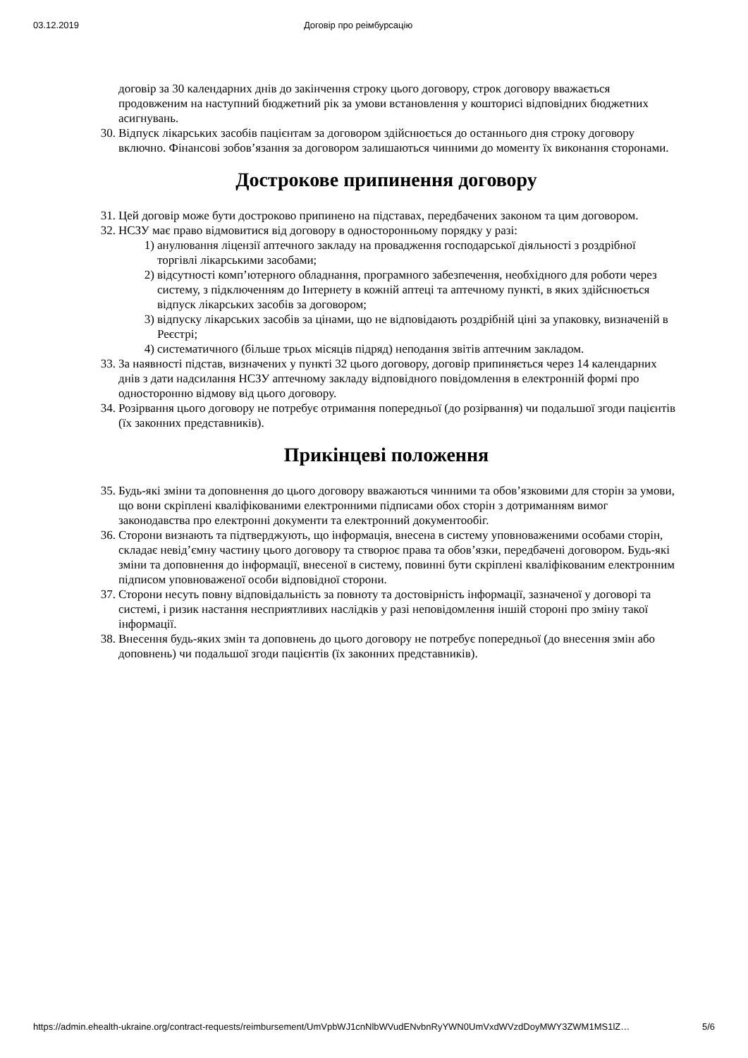03.12.2019 Договір про реімбурсацію
договір за 30 календарних днів до закінчення строку цього договору, строк договору вважається продовженим на наступний бюджетний рік за умови встановлення у кошторисі відповідних бюджетних асигнувань.
30. Відпуск лікарських засобів пацієнтам за договором здійснюється до останнього дня строку договору включно. Фінансові зобов’язання за договором залишаються чинними до моменту їх виконання сторонами.
Дострокове припинення договору
31. Цей договір може бути достроково припинено на підставах, передбачених законом та цим договором.
32. НСЗУ має право відмовитися від договору в односторонньому порядку у разі:
1) анулювання ліцензії аптечного закладу на провадження господарської діяльності з роздрібної торгівлі лікарськими засобами;
2) відсутності комп’ютерного обладнання, програмного забезпечення, необхідного для роботи через систему, з підключенням до Інтернету в кожній аптеці та аптечному пункті, в яких здійснюється відпуск лікарських засобів за договором;
3) відпуску лікарських засобів за цінами, що не відповідають роздрібній ціні за упаковку, визначеній в Реєстрі;
4) систематичного (більше трьох місяців підряд) неподання звітів аптечним закладом.
33. За наявності підстав, визначених у пункті 32 цього договору, договір припиняється через 14 календарних днів з дати надсилання НСЗУ аптечному закладу відповідного повідомлення в електронній формі про односторонню відмову від цього договору.
34. Розірвання цього договору не потребує отримання попередньої (до розірвання) чи подальшої згоди пацієнтів (їх законних представників).
Прикінцеві положення
35. Будь-які зміни та доповнення до цього договору вважаються чинними та обов’язковими для сторін за умови, що вони скріплені кваліфікованими електронними підписами обох сторін з дотриманням вимог законодавства про електронні документи та електронний документообіг.
36. Сторони визнають та підтверджують, що інформація, внесена в систему уповноваженими особами сторін, складає невід’ємну частину цього договору та створює права та обов’язки, передбачені договором. Будь-які зміни та доповнення до інформації, внесеної в систему, повинні бути скріплені кваліфікованим електронним підписом уповноваженої особи відповідної сторони.
37. Сторони несуть повну відповідальність за повноту та достовірність інформації, зазначеної у договорі та системі, і ризик настання несприятливих наслідків у разі неповідомлення іншій стороні про зміну такої інформації.
38. Внесення будь-яких змін та доповнень до цього договору не потребує попередньої (до внесення змін або доповнень) чи подальшої згоди пацієнтів (їх законних представників).
https://admin.ehealth-ukraine.org/contract-requests/reimbursement/UmVpbWJ1cnNlbWVudENvbnRyYWN0UmVxdWVzdDoyMWY3ZWM1MS1lZ… 5/6